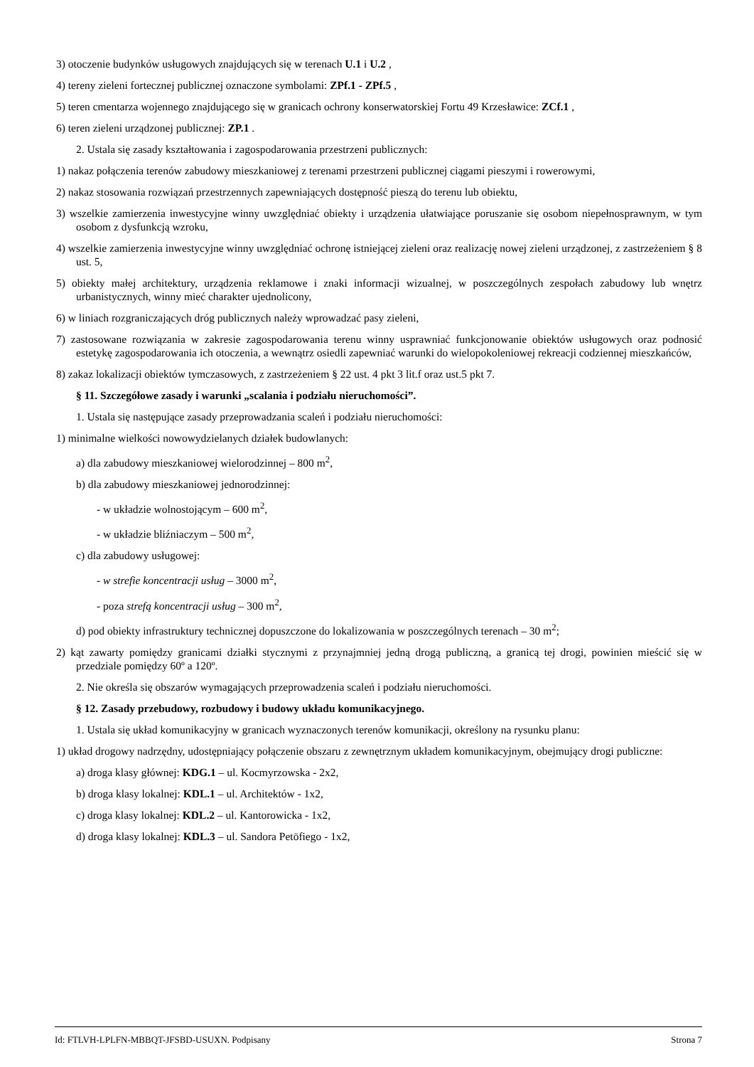3) otoczenie budynków usługowych znajdujących się w terenach U.1 i U.2 ,
4) tereny zieleni fortecznej publicznej oznaczone symbolami: ZPf.1 - ZPf.5 ,
5) teren cmentarza wojennego znajdującego się w granicach ochrony konserwatorskiej Fortu 49 Krzesławice: ZCf.1 ,
6) teren zieleni urządzonej publicznej: ZP.1 .
2. Ustala się zasady kształtowania i zagospodarowania przestrzeni publicznych:
1) nakaz połączenia terenów zabudowy mieszkaniowej z terenami przestrzeni publicznej ciągami pieszymi i rowerowymi,
2) nakaz stosowania rozwiązań przestrzennych zapewniających dostępność pieszą do terenu lub obiektu,
3) wszelkie zamierzenia inwestycyjne winny uwzględniać obiekty i urządzenia ułatwiające poruszanie się osobom niepełnosprawnym, w tym osobom z dysfunkcją wzroku,
4) wszelkie zamierzenia inwestycyjne winny uwzględniać ochronę istniejącej zieleni oraz realizację nowej zieleni urządzonej, z zastrzeżeniem § 8 ust. 5,
5) obiekty małej architektury, urządzenia reklamowe i znaki informacji wizualnej, w poszczególnych zespołach zabudowy lub wnętrz urbanistycznych, winny mieć charakter ujednolicony,
6) w liniach rozgraniczających dróg publicznych należy wprowadzać pasy zieleni,
7) zastosowane rozwiązania w zakresie zagospodarowania terenu winny usprawniać funkcjonowanie obiektów usługowych oraz podnosić estetykę zagospodarowania ich otoczenia, a wewnątrz osiedli zapewniać warunki do wielopokoleniowej rekreacji codziennej mieszkańców,
8) zakaz lokalizacji obiektów tymczasowych, z zastrzeżeniem § 22 ust. 4 pkt 3 lit.f oraz ust.5 pkt 7.
§ 11. Szczegółowe zasady i warunki „scalania i podziału nieruchomości”.
1. Ustala się następujące zasady przeprowadzania scaleń i podziału nieruchomości:
1) minimalne wielkości nowowydzielanych działek budowlanych:
a) dla zabudowy mieszkaniowej wielorodzinnej – 800 m<sup>2</sup>,
b) dla zabudowy mieszkaniowej jednorodzinnej:
- w układzie wolnostojącym – 600 m<sup>2</sup>,
- w układzie bliźniaczym – 500 m<sup>2</sup>,
c) dla zabudowy usługowej:
- w strefie koncentracji usług – 3000 m<sup>2</sup>,
- poza strefą koncentracji usług – 300 m<sup>2</sup>,
d) pod obiekty infrastruktury technicznej dopuszczone do lokalizowania w poszczególnych terenach – 30 m<sup>2</sup>;
2) kąt zawarty pomiędzy granicami działki stycznymi z przynajmniej jedną drogą publiczną, a granicą tej drogi, powinien mieścić się w przedziale pomiędzy 60º a 120º.
2. Nie określa się obszarów wymagających przeprowadzenia scaleń i podziału nieruchomości.
§ 12. Zasady przebudowy, rozbudowy i budowy układu komunikacyjnego.
1. Ustala się układ komunikacyjny w granicach wyznaczonych terenów komunikacji, określony na rysunku planu:
1) układ drogowy nadrzędny, udostępniający połączenie obszaru z zewnętrznym układem komunikacyjnym, obejmujący drogi publiczne:
a) droga klasy głównej: KDG.1 – ul. Kocmyrzowska - 2x2,
b) droga klasy lokalnej: KDL.1 – ul. Architektów - 1x2,
c) droga klasy lokalnej: KDL.2 – ul. Kantorowicka - 1x2,
d) droga klasy lokalnej: KDL.3 – ul. Sandora Petöfiego - 1x2,
Id: FTLVH-LPLFN-MBBQT-JFSBD-USUXN. Podpisany Strona 7